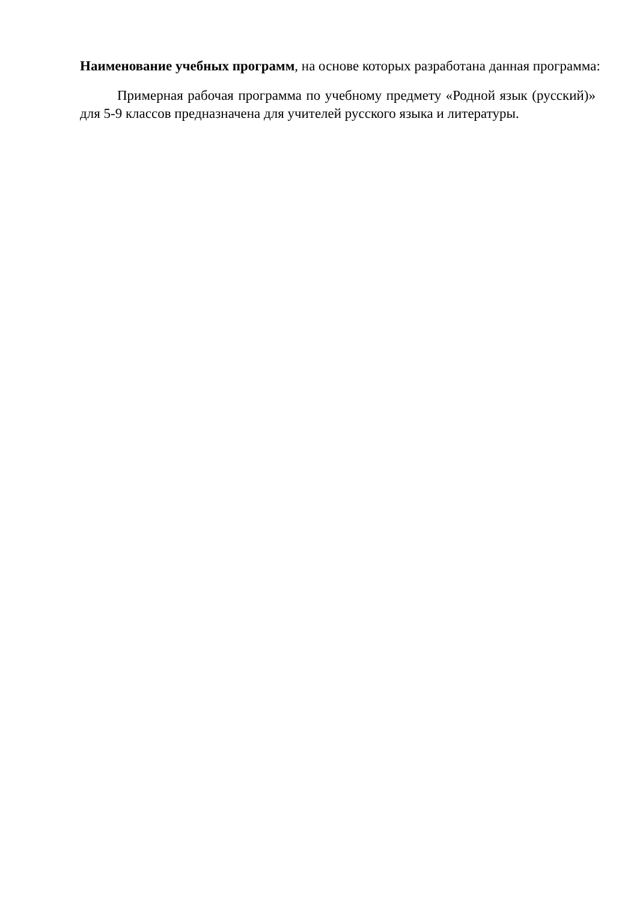Наименование учебных программ, на основе которых разработана данная программа:
Примерная рабочая программа по учебному предмету «Родной язык (русский)» для 5-9 классов предназначена для учителей русского языка и литературы.